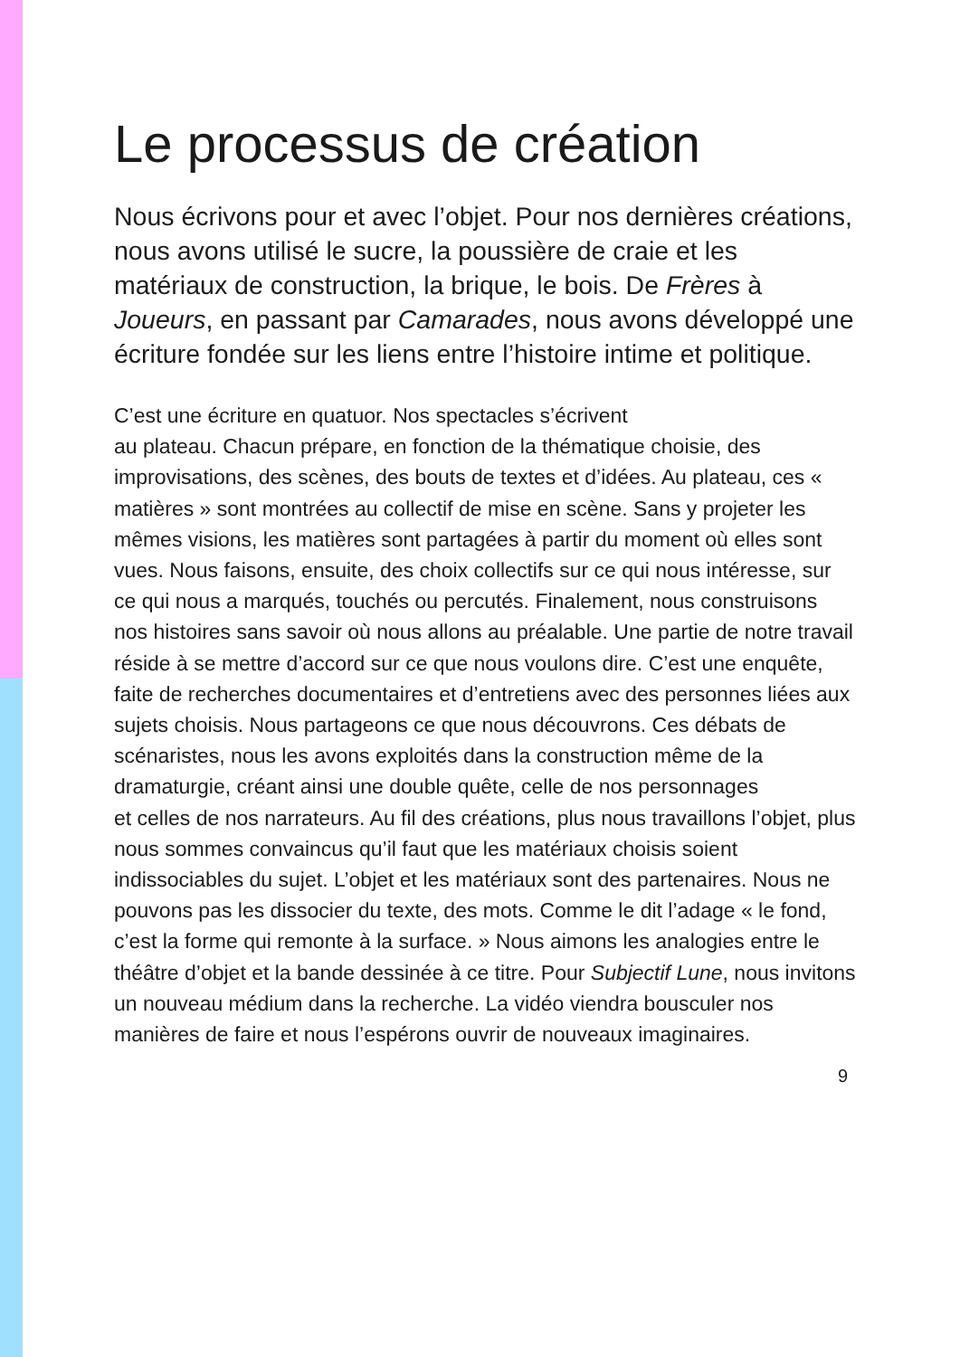Le processus de création
Nous écrivons pour et avec l’objet. Pour nos dernières créations, nous avons utilisé le sucre, la poussière de craie et les matériaux de construction, la brique, le bois. De Frères à Joueurs, en passant par Camarades, nous avons développé une écriture fondée sur les liens entre l’histoire intime et politique.
C’est une écriture en quatuor. Nos spectacles s’écrivent
au plateau. Chacun prépare, en fonction de la thématique choisie, des improvisations, des scènes, des bouts de textes et d’idées. Au plateau, ces « matières » sont montrées au collectif de mise en scène. Sans y projeter les mêmes visions, les matières sont partagées à partir du moment où elles sont vues. Nous faisons, ensuite, des choix collectifs sur ce qui nous intéresse, sur ce qui nous a marqués, touchés ou percutés. Finalement, nous construisons nos histoires sans savoir où nous allons au préalable. Une partie de notre travail réside à se mettre d’accord sur ce que nous voulons dire. C’est une enquête, faite de recherches documentaires et d’entretiens avec des personnes liées aux sujets choisis. Nous partageons ce que nous découvrons. Ces débats de scénaristes, nous les avons exploités dans la construction même de la dramaturgie, créant ainsi une double quête, celle de nos personnages
et celles de nos narrateurs. Au fil des créations, plus nous travaillons l’objet, plus nous sommes convaincus qu’il faut que les matériaux choisis soient indissociables du sujet. L’objet et les matériaux sont des partenaires. Nous ne pouvons pas les dissocier du texte, des mots. Comme le dit l’adage « le fond, c’est la forme qui remonte à la surface. » Nous aimons les analogies entre le théâtre d’objet et la bande dessinée à ce titre. Pour Subjectif Lune, nous invitons un nouveau médium dans la recherche. La vidéo viendra bousculer nos manières de faire et nous l’espérons ouvrir de nouveaux imaginaires.
9